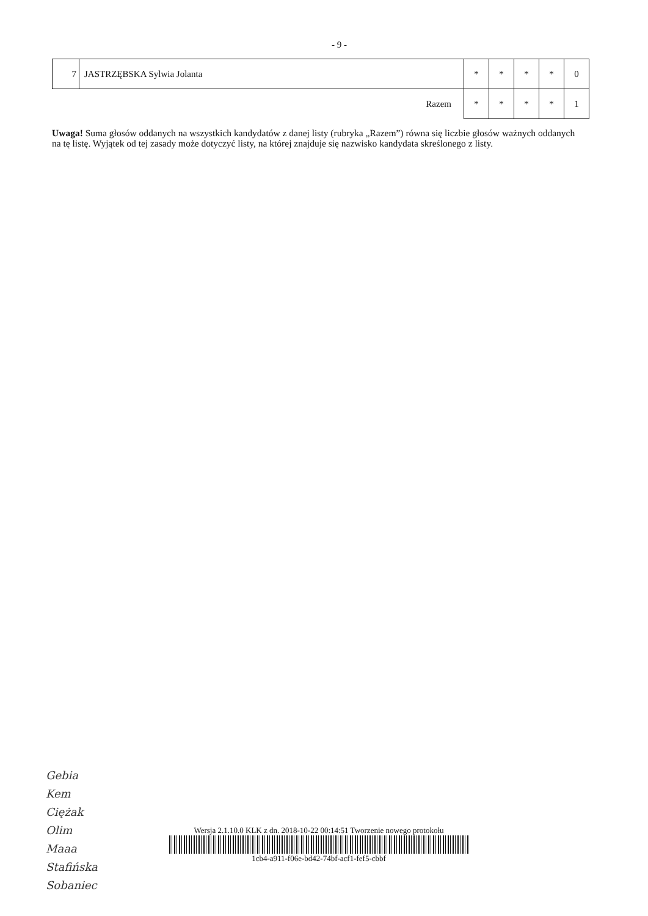- 9 -
| 7 | JASTRZĘBSKA Sylwia Jolanta | * | * | * | * | 0 |
| | Razem | * | * | * | * | 1 |
Uwaga! Suma głosów oddanych na wszystkich kandydatów z danej listy (rubryka „Razem”) równa się liczbie głosów ważnych oddanych na tę listę. Wyjątek od tej zasady może dotyczyć listy, na której znajduje się nazwisko kandydata skreślonego z listy.
Gebia
Kem
Ciężak
Olim
Maaa
Stafińska
Sobaniec
Wersja 2.1.10.0 KLK z dn. 2018-10-22 00:14:51 Tworzenie nowego protokołu
1cb4-a911-f06e-bd42-74bf-acf1-fef5-cbbf